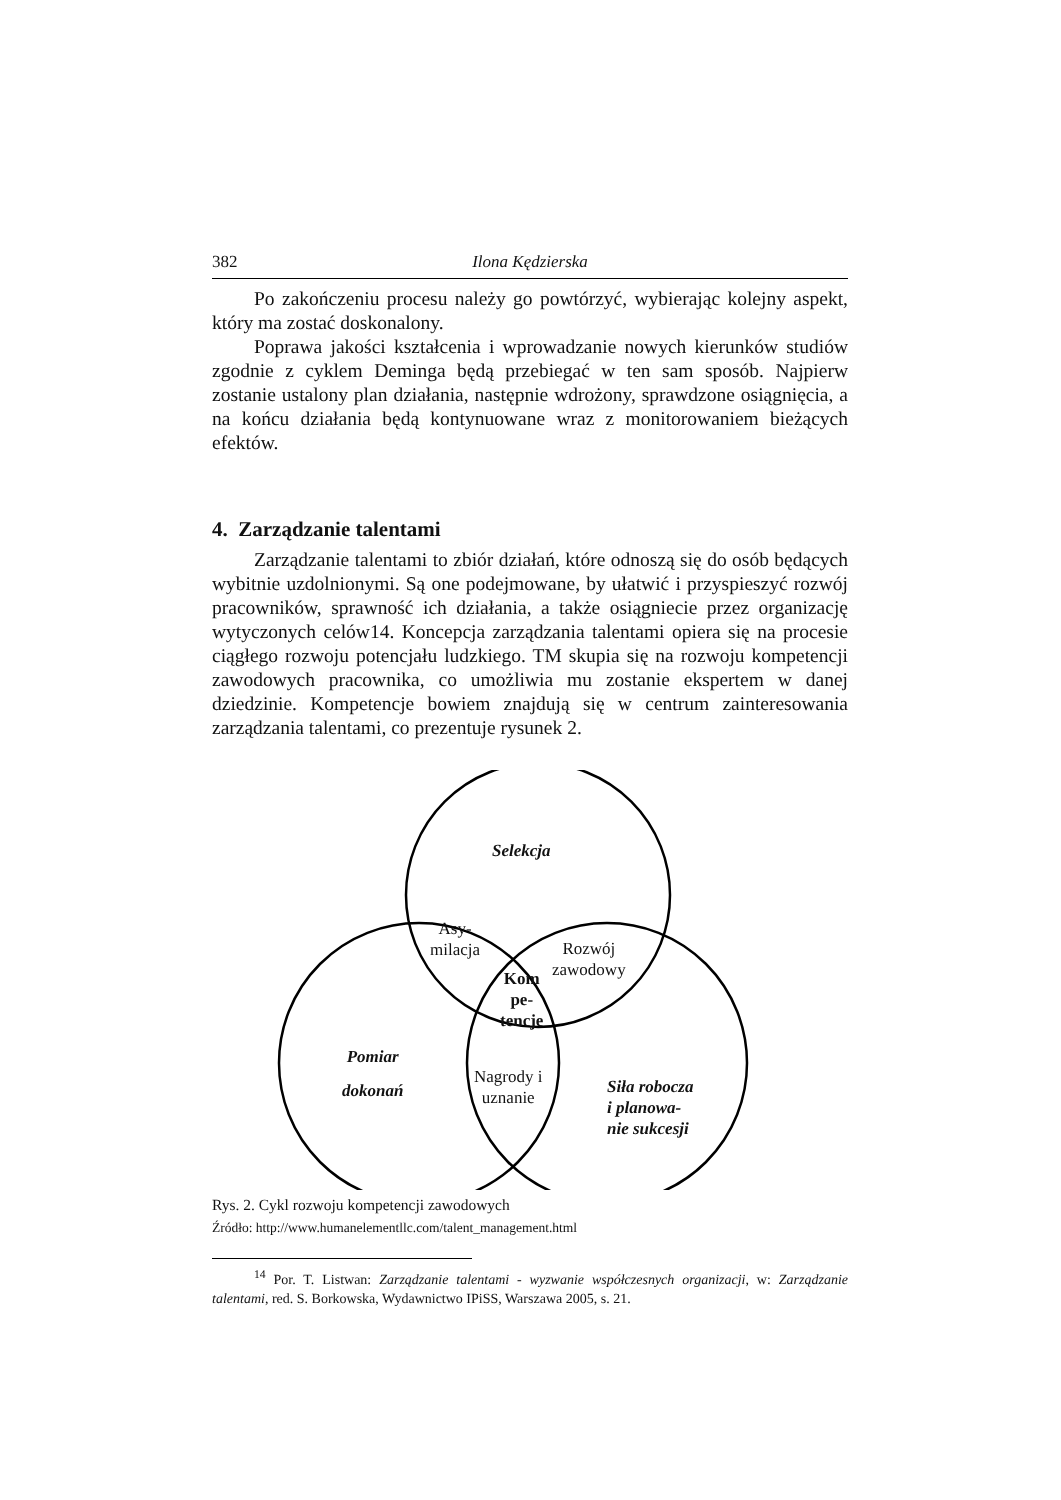382 Ilona Kędzierska
Po zakończeniu procesu należy go powtórzyć, wybierając kolejny aspekt, który ma zostać doskonalony.
Poprawa jakości kształcenia i wprowadzanie nowych kierunków studiów zgodnie z cyklem Deminga będą przebiegać w ten sam sposób. Najpierw zostanie ustalony plan działania, następnie wdrożony, sprawdzone osiągnięcia, a na końcu działania będą kontynuowane wraz z monitorowaniem bieżących efektów.
4. Zarządzanie talentami
Zarządzanie talentami to zbiór działań, które odnoszą się do osób będących wybitnie uzdolnionymi. Są one podejmowane, by ułatwić i przyspieszyć rozwój pracowników, sprawność ich działania, a także osiągniecie przez organizację wytyczonych celów14. Koncepcja zarządzania talentami opiera się na procesie ciągłego rozwoju potencjału ludzkiego. TM skupia się na rozwoju kompetencji zawodowych pracownika, co umożliwia mu zostanie ekspertem w danej dziedzinie. Kompetencje bowiem znajdują się w centrum zainteresowania zarządzania talentami, co prezentuje rysunek 2.
Selekcja
Asy-
milacja
Rozwój
zawodowy
Kom
pe-
tencje
Pomiar
dokonań
Nagrody i
uznanie
Siła robocza
i planowa-
nie sukcesji
Rys. 2. Cykl rozwoju kompetencji zawodowych
Źródło: http://www.humanelementllc.com/talent_management.html
<sup>14</sup> Por. T. Listwan: Zarządzanie talentami - wyzwanie współczesnych organizacji, w: Zarządzanie talentami, red. S. Borkowska, Wydawnictwo IPiSS, Warszawa 2005, s. 21.